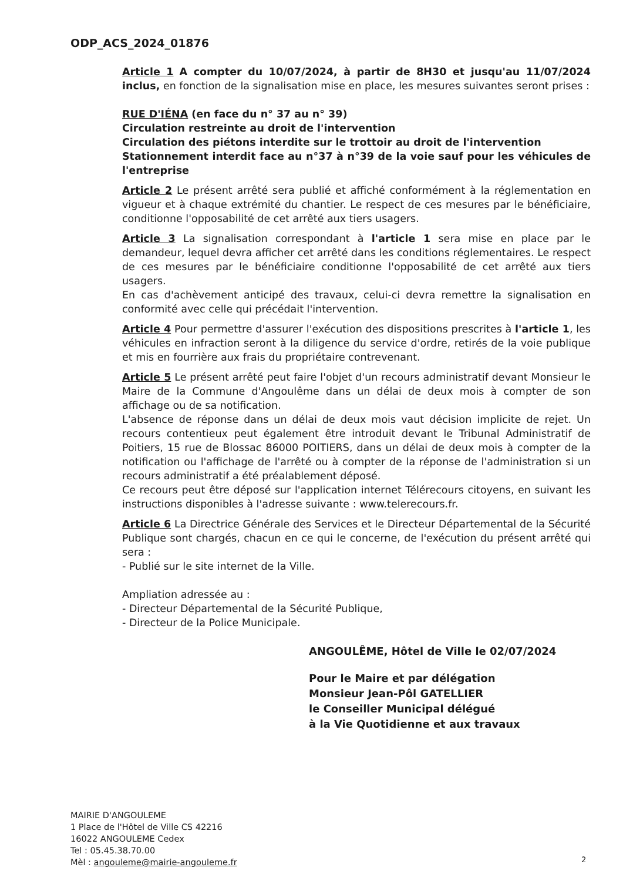ODP_ACS_2024_01876
Article 1 A compter du 10/07/2024, à partir de 8H30 et jusqu'au 11/07/2024 inclus, en fonction de la signalisation mise en place, les mesures suivantes seront prises :
RUE D'IÉNA (en face du n° 37 au n° 39)
Circulation restreinte au droit de l'intervention
Circulation des piétons interdite sur le trottoir au droit de l'intervention
Stationnement interdit face au n°37 à n°39 de la voie sauf pour les véhicules de l'entreprise
Article 2 Le présent arrêté sera publié et affiché conformément à la réglementation en vigueur et à chaque extrémité du chantier. Le respect de ces mesures par le bénéficiaire, conditionne l'opposabilité de cet arrêté aux tiers usagers.
Article 3 La signalisation correspondant à l'article 1 sera mise en place par le demandeur, lequel devra afficher cet arrêté dans les conditions réglementaires. Le respect de ces mesures par le bénéficiaire conditionne l'opposabilité de cet arrêté aux tiers usagers.
En cas d'achèvement anticipé des travaux, celui-ci devra remettre la signalisation en conformité avec celle qui précédait l'intervention.
Article 4 Pour permettre d'assurer l'exécution des dispositions prescrites à l'article 1, les véhicules en infraction seront à la diligence du service d'ordre, retirés de la voie publique et mis en fourrière aux frais du propriétaire contrevenant.
Article 5 Le présent arrêté peut faire l'objet d'un recours administratif devant Monsieur le Maire de la Commune d'Angoulême dans un délai de deux mois à compter de son affichage ou de sa notification.
L'absence de réponse dans un délai de deux mois vaut décision implicite de rejet. Un recours contentieux peut également être introduit devant le Tribunal Administratif de Poitiers, 15 rue de Blossac 86000 POITIERS, dans un délai de deux mois à compter de la notification ou l'affichage de l'arrêté ou à compter de la réponse de l'administration si un recours administratif a été préalablement déposé.
Ce recours peut être déposé sur l'application internet Télérecours citoyens, en suivant les instructions disponibles à l'adresse suivante : www.telerecours.fr.
Article 6 La Directrice Générale des Services et le Directeur Départemental de la Sécurité Publique sont chargés, chacun en ce qui le concerne, de l'exécution du présent arrêté qui sera :
- Publié sur le site internet de la Ville.
Ampliation adressée au :
- Directeur Départemental de la Sécurité Publique,
- Directeur de la Police Municipale.
ANGOULÊME, Hôtel de Ville le 02/07/2024
Pour le Maire et par délégation
Monsieur Jean-Pôl GATELLIER
le Conseiller Municipal délégué
à la Vie Quotidienne et aux travaux
MAIRIE D'ANGOULEME
1 Place de l'Hôtel de Ville CS 42216
16022 ANGOULEME Cedex
Tel : 05.45.38.70.00
Mèl : angouleme@mairie-angouleme.fr
2